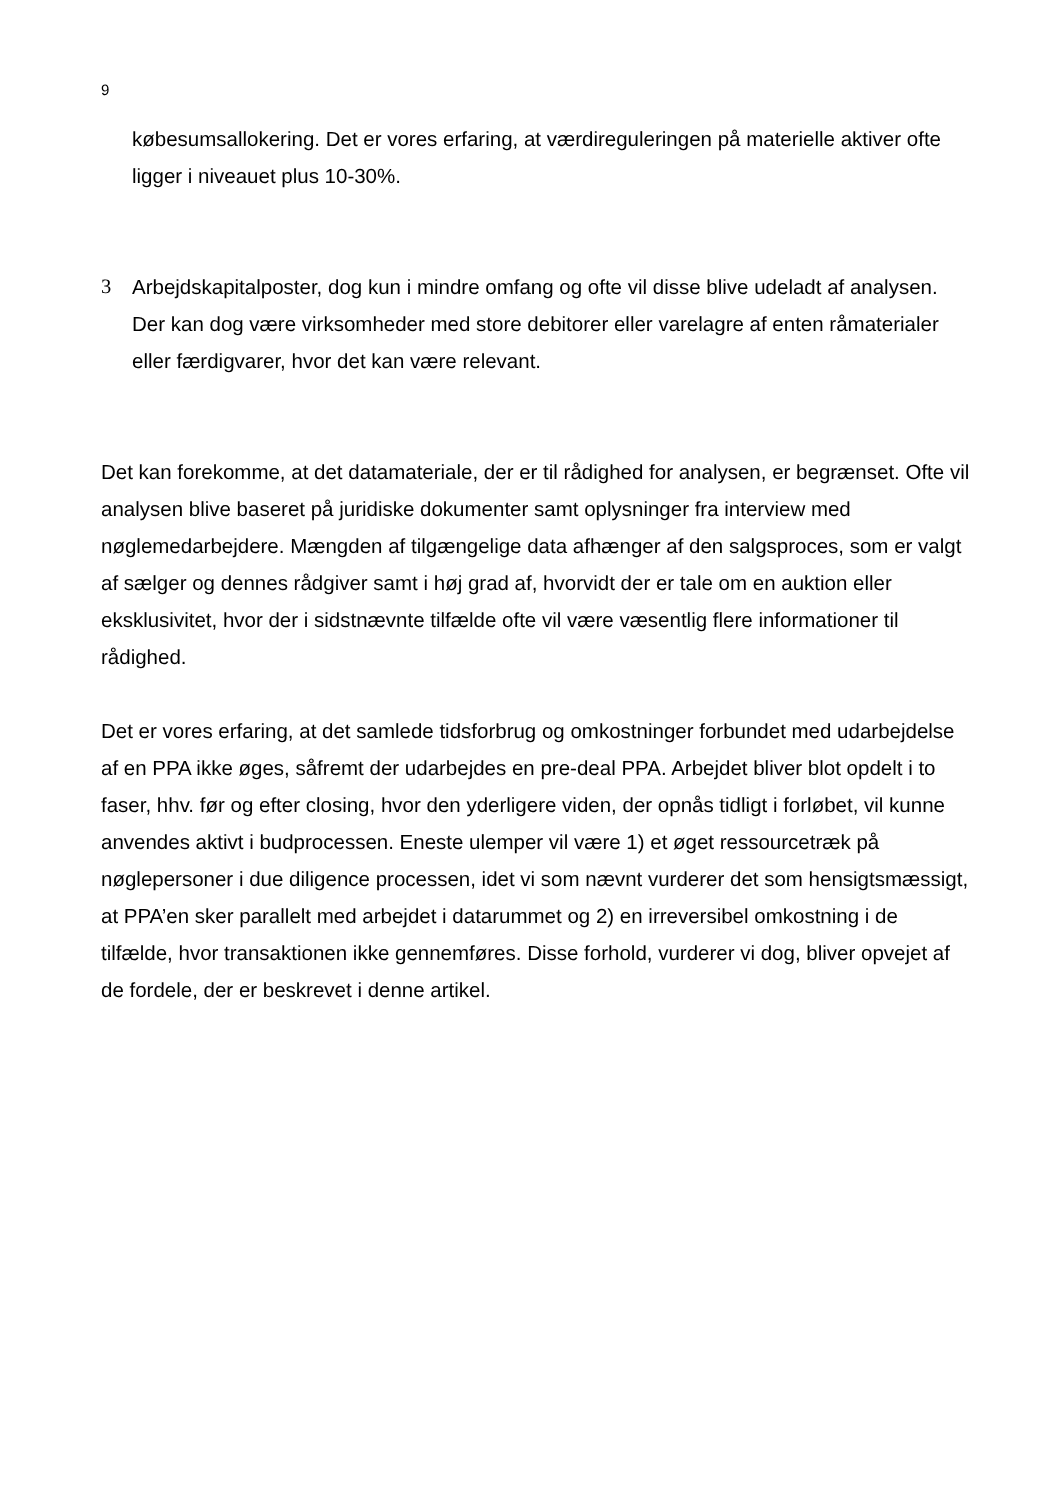9
købesumsallokering. Det er vores erfaring, at værdireguleringen på materielle aktiver ofte ligger i niveauet plus 10-30%.
3 Arbejdskapitalposter, dog kun i mindre omfang og ofte vil disse blive udeladt af analysen. Der kan dog være virksomheder med store debitorer eller varelagre af enten råmaterialer eller færdigvarer, hvor det kan være relevant.
Det kan forekomme, at det datamateriale, der er til rådighed for analysen, er begrænset. Ofte vil analysen blive baseret på juridiske dokumenter samt oplysninger fra interview med nøglemedarbejdere. Mængden af tilgængelige data afhænger af den salgsproces, som er valgt af sælger og dennes rådgiver samt i høj grad af, hvorvidt der er tale om en auktion eller eksklusivitet, hvor der i sidstnævnte tilfælde ofte vil være væsentlig flere informationer til rådighed.
Det er vores erfaring, at det samlede tidsforbrug og omkostninger forbundet med udarbejdelse af en PPA ikke øges, såfremt der udarbejdes en pre-deal PPA. Arbejdet bliver blot opdelt i to faser, hhv. før og efter closing, hvor den yderligere viden, der opnås tidligt i forløbet, vil kunne anvendes aktivt i budprocessen. Eneste ulemper vil være 1) et øget ressourcetræk på nøglepersoner i due diligence processen, idet vi som nævnt vurderer det som hensigtsmæssigt, at PPA’en sker parallelt med arbejdet i datarummet og 2) en irreversibel omkostning i de tilfælde, hvor transaktionen ikke gennemføres. Disse forhold, vurderer vi dog, bliver opvejet af de fordele, der er beskrevet i denne artikel.